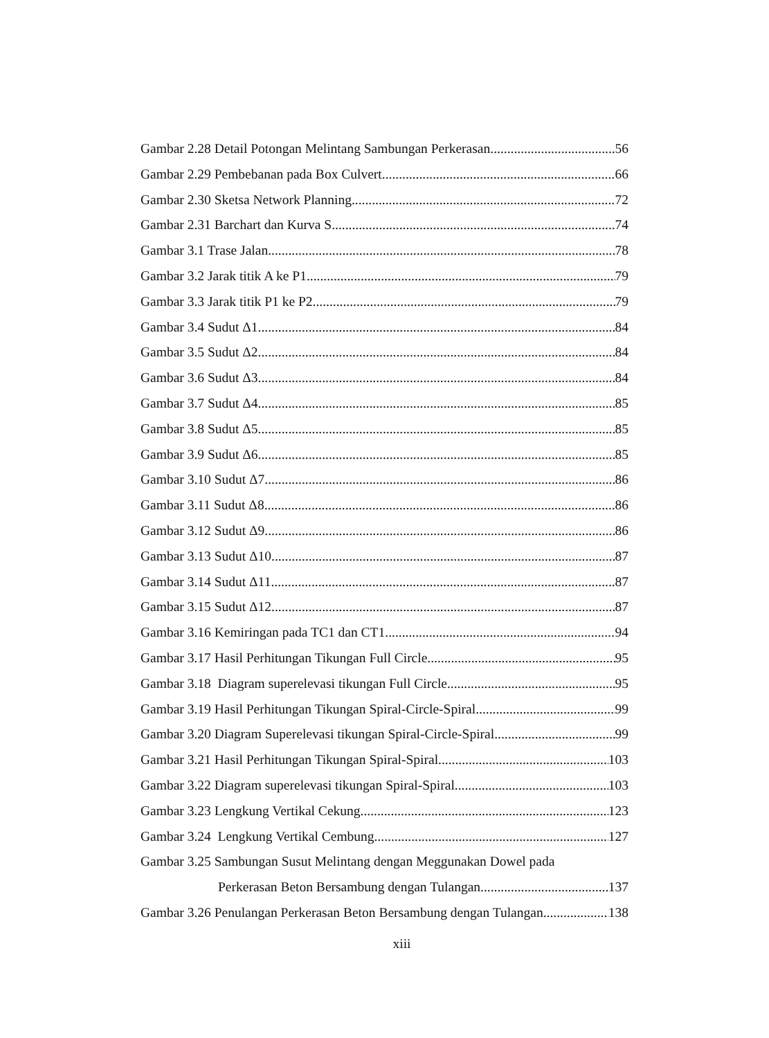Gambar 2.28 Detail Potongan Melintang Sambungan Perkerasan 56
Gambar 2.29 Pembebanan pada Box Culvert 66
Gambar 2.30 Sketsa Network Planning 72
Gambar 2.31 Barchart dan Kurva S 74
Gambar 3.1 Trase Jalan 78
Gambar 3.2 Jarak titik A ke P1 79
Gambar 3.3 Jarak titik P1 ke P2 79
Gambar 3.4 Sudut Δ1 84
Gambar 3.5 Sudut Δ2 84
Gambar 3.6 Sudut Δ3 84
Gambar 3.7 Sudut Δ4 85
Gambar 3.8 Sudut Δ5 85
Gambar 3.9 Sudut Δ6 85
Gambar 3.10 Sudut Δ7 86
Gambar 3.11 Sudut Δ8 86
Gambar 3.12 Sudut Δ9 86
Gambar 3.13 Sudut Δ10 87
Gambar 3.14 Sudut Δ11 87
Gambar 3.15 Sudut Δ12 87
Gambar 3.16 Kemiringan pada TC1 dan CT1 94
Gambar 3.17 Hasil Perhitungan Tikungan Full Circle 95
Gambar 3.18 Diagram superelevasi tikungan Full Circle 95
Gambar 3.19 Hasil Perhitungan Tikungan Spiral-Circle-Spiral 99
Gambar 3.20 Diagram Superelevasi tikungan Spiral-Circle-Spiral 99
Gambar 3.21 Hasil Perhitungan Tikungan Spiral-Spiral 103
Gambar 3.22 Diagram superelevasi tikungan Spiral-Spiral 103
Gambar 3.23 Lengkung Vertikal Cekung 123
Gambar 3.24 Lengkung Vertikal Cembung 127
Gambar 3.25 Sambungan Susut Melintang dengan Meggunakan Dowel pada
Perkerasan Beton Bersambung dengan Tulangan 137
Gambar 3.26 Penulangan Perkerasan Beton Bersambung dengan Tulangan 138
xiii